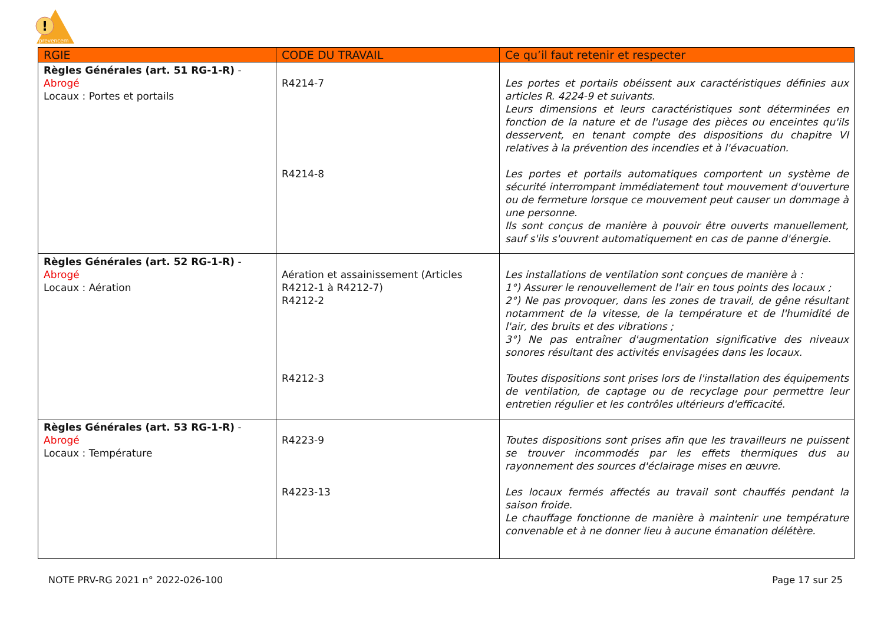!
prevencem
| RGIE | CODE DU TRAVAIL | Ce qu’il faut retenir et respecter |
| --- | --- | --- |
| Règles Générales (art. 51 RG-1-R) - Abrogé Locaux : Portes et portails | R4214-7 R4214-8 | Les portes et portails obéissent aux caractéristiques définies aux articles R. 4224-9 et suivants. Leurs dimensions et leurs caractéristiques sont déterminées en fonction de la nature et de l'usage des pièces ou enceintes qu'ils desservent, en tenant compte des dispositions du chapitre VI relatives à la prévention des incendies et à l'évacuation. Les portes et portails automatiques comportent un système de sécurité interrompant immédiatement tout mouvement d'ouverture ou de fermeture lorsque ce mouvement peut causer un dommage à une personne. Ils sont conçus de manière à pouvoir être ouverts manuellement, sauf s'ils s'ouvrent automatiquement en cas de panne d'énergie. |
| Règles Générales (art. 52 RG-1-R) - Abrogé Locaux : Aération | Aération et assainissement (Articles R4212-1 à R4212-7) R4212-2 R4212-3 | Les installations de ventilation sont conçues de manière à : 1°) Assurer le renouvellement de l'air en tous points des locaux ; 2°) Ne pas provoquer, dans les zones de travail, de gêne résultant notamment de la vitesse, de la température et de l'humidité de l'air, des bruits et des vibrations ; 3°) Ne pas entraîner d'augmentation significative des niveaux sonores résultant des activités envisagées dans les locaux. Toutes dispositions sont prises lors de l'installation des équipements de ventilation, de captage ou de recyclage pour permettre leur entretien régulier et les contrôles ultérieurs d'efficacité. |
| Règles Générales (art. 53 RG-1-R) - Abrogé Locaux : Température | R4223-9 R4223-13 | Toutes dispositions sont prises afin que les travailleurs ne puissent se trouver incommodés par les effets thermiques dus au rayonnement des sources d'éclairage mises en œuvre. Les locaux fermés affectés au travail sont chauffés pendant la saison froide. Le chauffage fonctionne de manière à maintenir une température convenable et à ne donner lieu à aucune émanation délétère. |
NOTE PRV-RG 2021 n° 2022-026-100 Page 17 sur 25